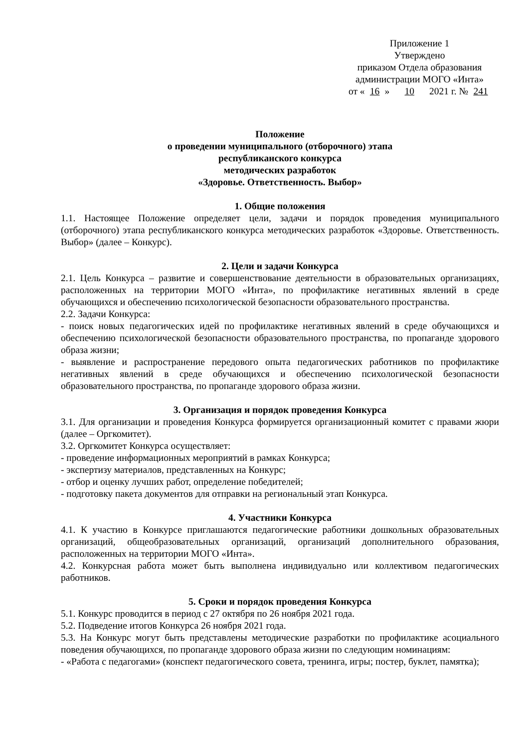Приложение 1
Утверждено
приказом Отдела образования
администрации МОГО «Инта»
от « 16 » 10 2021 г. № 241
Положение
о проведении муниципального (отборочного) этапа
республиканского конкурса
методических разработок
«Здоровье. Ответственность. Выбор»
1. Общие положения
1.1. Настоящее Положение определяет цели, задачи и порядок проведения муниципального (отборочного) этапа республиканского конкурса методических разработок «Здоровье. Ответственность. Выбор» (далее – Конкурс).
2. Цели и задачи Конкурса
2.1. Цель Конкурса – развитие и совершенствование деятельности в образовательных организациях, расположенных на территории МОГО «Инта», по профилактике негативных явлений в среде обучающихся и обеспечению психологической безопасности образовательного пространства.
2.2. Задачи Конкурса:
- поиск новых педагогических идей по профилактике негативных явлений в среде обучающихся и обеспечению психологической безопасности образовательного пространства, по пропаганде здорового образа жизни;
- выявление и распространение передового опыта педагогических работников по профилактике негативных явлений в среде обучающихся и обеспечению психологической безопасности образовательного пространства, по пропаганде здорового образа жизни.
3. Организация и порядок проведения Конкурса
3.1. Для организации и проведения Конкурса формируется организационный комитет с правами жюри (далее – Оргкомитет).
3.2. Оргкомитет Конкурса осуществляет:
- проведение информационных мероприятий в рамках Конкурса;
- экспертизу материалов, представленных на Конкурс;
- отбор и оценку лучших работ, определение победителей;
- подготовку пакета документов для отправки на региональный этап Конкурса.
4. Участники Конкурса
4.1. К участию в Конкурсе приглашаются педагогические работники дошкольных образовательных организаций, общеобразовательных организаций, организаций дополнительного образования, расположенных на территории МОГО «Инта».
4.2. Конкурсная работа может быть выполнена индивидуально или коллективом педагогических работников.
5. Сроки и порядок проведения Конкурса
5.1. Конкурс проводится в период с 27 октября по 26 ноября 2021 года.
5.2. Подведение итогов Конкурса 26 ноября 2021 года.
5.3. На Конкурс могут быть представлены методические разработки по профилактике асоциального поведения обучающихся, по пропаганде здорового образа жизни по следующим номинациям:
- «Работа с педагогами» (конспект педагогического совета, тренинга, игры; постер, буклет, памятка);